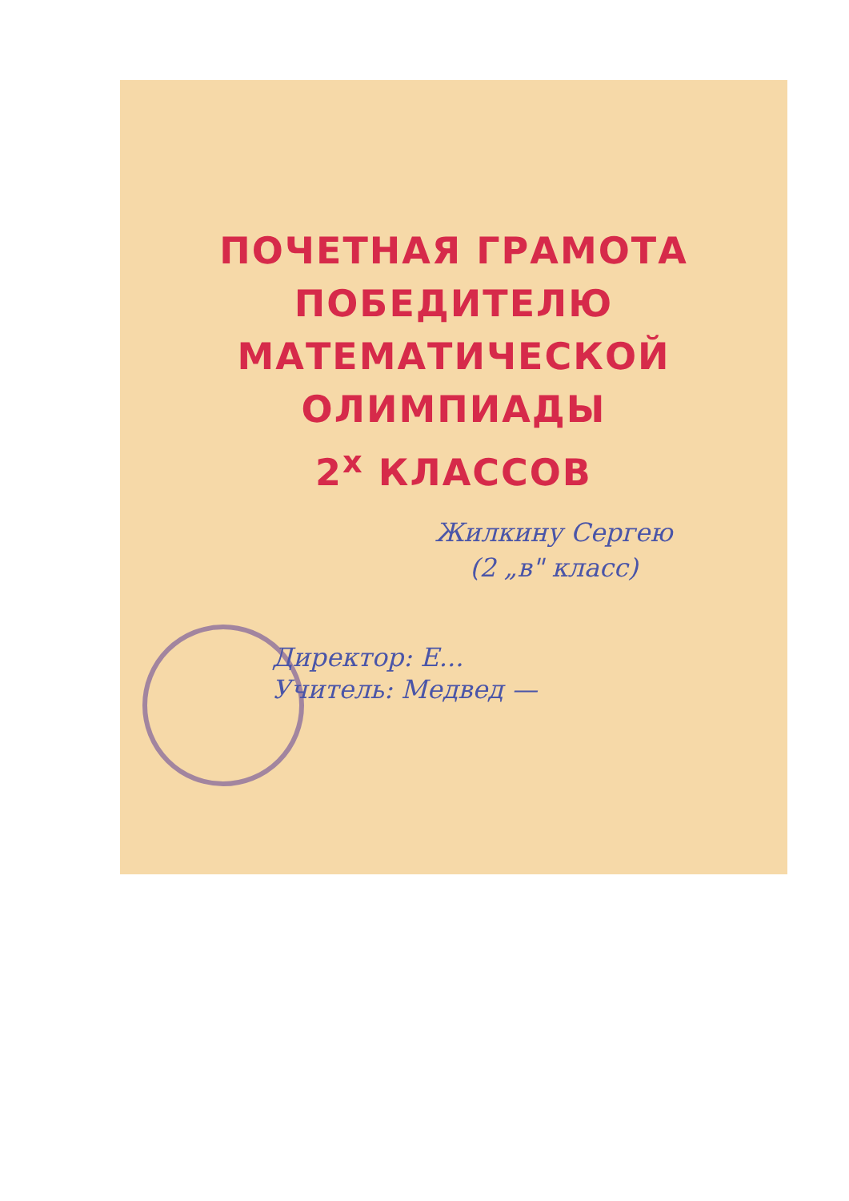ПОЧЕТНАЯ ГРАМОТА
ПОБЕДИТЕЛЮ
МАТЕМАТИЧЕСКОЙ
ОЛИМПИАДЫ
2<sup>х</sup> КЛАССОВ
Жилкину Сергею
(2 „в" класс)
Директор: Е...
Учитель: Медвед —